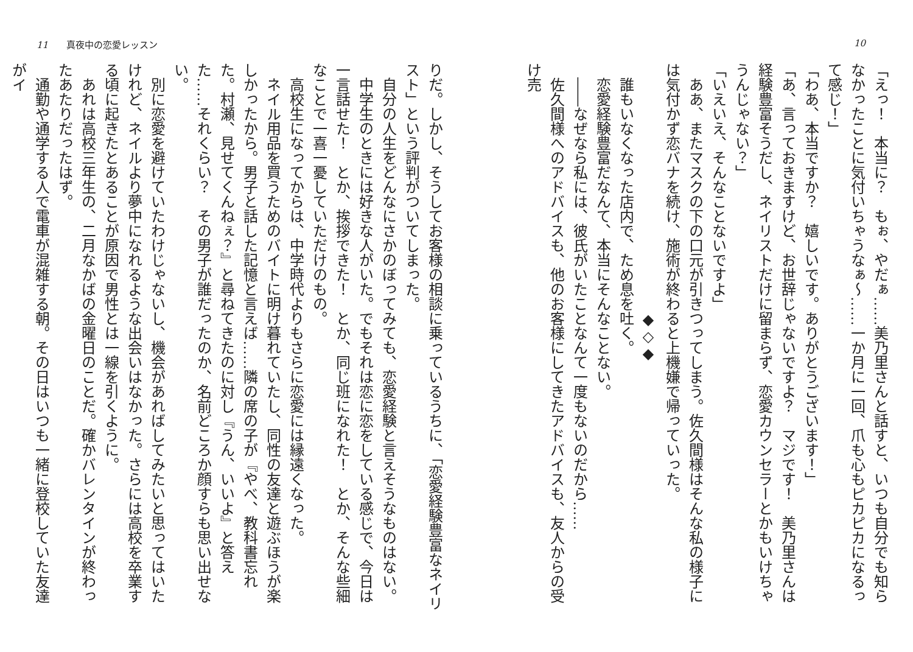11 真夜中の恋愛レッスン 10
「えっ！　本当に？　もぉ、やだぁ……美乃里さんと話すと、いつも自分でも知らなかったことに気付いちゃうなぁ〜……一か月に一回、爪も心もピカピカになるって感じ！」
「わあ、本当ですか？　嬉しいです。ありがとうございます！」
「あ、言っておきますけど、お世辞じゃないですよ？　マジです！　美乃里さんは経験豊富そうだし、ネイリストだけに留まらず、恋愛カウンセラーとかもいけちゃうんじゃない？」
「いえいえ、そんなことないですよ」
　ああ、またマスクの下の口元が引きつってしまう。佐久間様はそんな私の様子には気付かず恋バナを続け、施術が終わると上機嫌で帰っていった。
◆◇◆
　誰もいなくなった店内で、ため息を吐く。
　恋愛経験豊富だなんて、本当にそんなことない。
　――なぜなら私には、彼氏がいたことなんて一度もないのだから……
　佐久間様へのアドバイスも、他のお客様にしてきたアドバイスも、友人からの受け売
りだ。しかし、そうしてお客様の相談に乗っているうちに、「恋愛経験豊富なネイリスト」という評判がついてしまった。
　自分の人生をどんなにさかのぼってみても、恋愛経験と言えそうなものはない。
　中学生のときには好きな人がいた。でもそれは恋に恋をしている感じで、今日は一言話せた！　とか、挨拶できた！　とか、同じ班になれた！　とか、そんな些細なことで一喜一憂していただけのもの。
　高校生になってからは、中学時代よりもさらに恋愛には縁遠くなった。
　ネイル用品を買うためのバイトに明け暮れていたし、同性の友達と遊ぶほうが楽しかったから。男子と話した記憶と言えば……隣の席の子が『やべ、教科書忘れた。村瀬、見せてくんねぇ？』と尋ねてきたのに対し『うん、いいよ』と答えた……それくらい？　その男子が誰だったのか、名前どころか顔すらも思い出せない。
　別に恋愛を避けていたわけじゃないし、機会があればしてみたいと思ってはいたけれど、ネイルより夢中になれるような出会いはなかった。さらには高校を卒業する頃に起きたとあることが原因で男性とは一線を引くように。
　あれは高校三年生の、二月なかばの金曜日のことだ。確かバレンタインが終わったあたりだったはず。
　通勤や通学する人で電車が混雑する朝。その日はいつも一緒に登校していた友達がイ